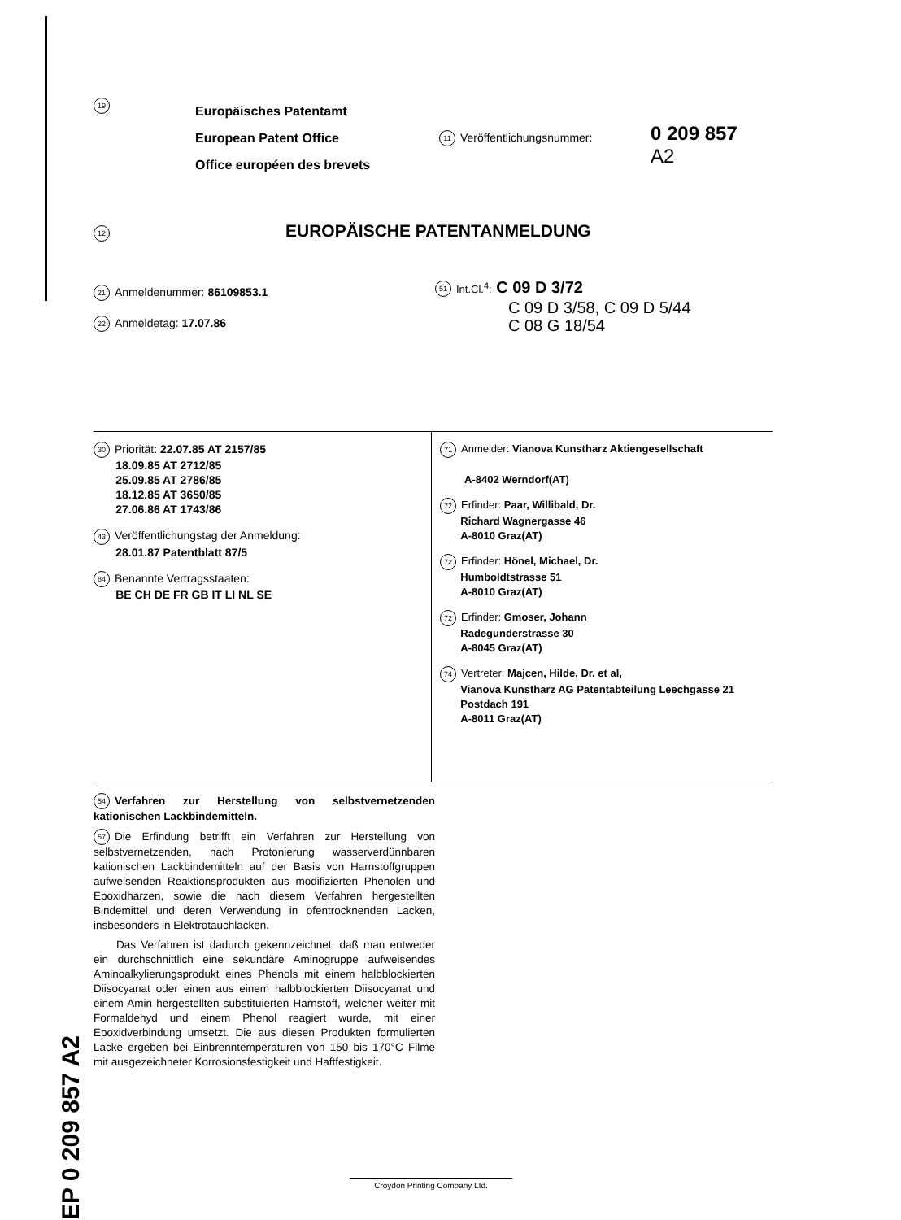19
Europäisches Patentamt
European Patent Office
Office européen des brevets
11 Veröffentlichungsnummer:
0 209 857
A2
12 EUROPÄISCHE PATENTANMELDUNG
21 Anmeldenummer: 86109853.1
22 Anmeldetag: 17.07.86
51 Int.Cl.<sup>4</sup>: C 09 D 3/72
C 09 D 3/58, C 09 D 5/44
C 08 G 18/54
30 Priorität: 22.07.85 AT 2157/85
18.09.85 AT 2712/85
25.09.85 AT 2786/85
18.12.85 AT 3650/85
27.06.86 AT 1743/86
43 Veröffentlichungstag der Anmeldung:
28.01.87 Patentblatt 87/5
84 Benannte Vertragsstaaten:
BE CH DE FR GB IT LI NL SE
71 Anmelder: Vianova Kunstharz Aktiengesellschaft
A-8402 Werndorf(AT)
72 Erfinder: Paar, Willibald, Dr.
Richard Wagnergasse 46
A-8010 Graz(AT)
72 Erfinder: Hönel, Michael, Dr.
Humboldtstrasse 51
A-8010 Graz(AT)
72 Erfinder: Gmoser, Johann
Radegunderstrasse 30
A-8045 Graz(AT)
74 Vertreter: Majcen, Hilde, Dr. et al,
Vianova Kunstharz AG Patentabteilung Leechgasse 21
Postdach 191
A-8011 Graz(AT)
54 Verfahren zur Herstellung von selbstvernetzenden kationischen Lackbindemitteln.
57 Die Erfindung betrifft ein Verfahren zur Herstellung von selbstvernetzenden, nach Protonierung wasserverdünnbaren kationischen Lackbindemitteln auf der Basis von Harnstoffgruppen aufweisenden Reaktionsprodukten aus modifizierten Phenolen und Epoxidharzen, sowie die nach diesem Verfahren hergestellten Bindemittel und deren Verwendung in ofentrocknenden Lacken, insbesonders in Elektrotauchlacken.
Das Verfahren ist dadurch gekennzeichnet, daß man entweder ein durchschnittlich eine sekundäre Aminogruppe aufweisendes Aminoalkylierungsprodukt eines Phenols mit einem halbblockierten Diisocyanat oder einen aus einem halbblockierten Diisocyanat und einem Amin hergestellten substituierten Harnstoff, welcher weiter mit Formaldehyd und einem Phenol reagiert wurde, mit einer Epoxidverbindung umsetzt. Die aus diesen Produkten formulierten Lacke ergeben bei Einbrenntemperaturen von 150 bis 170°C Filme mit ausgezeichneter Korrosionsfestigkeit und Haftfestigkeit.
EP 0 209 857 A2
Croydon Printing Company Ltd.